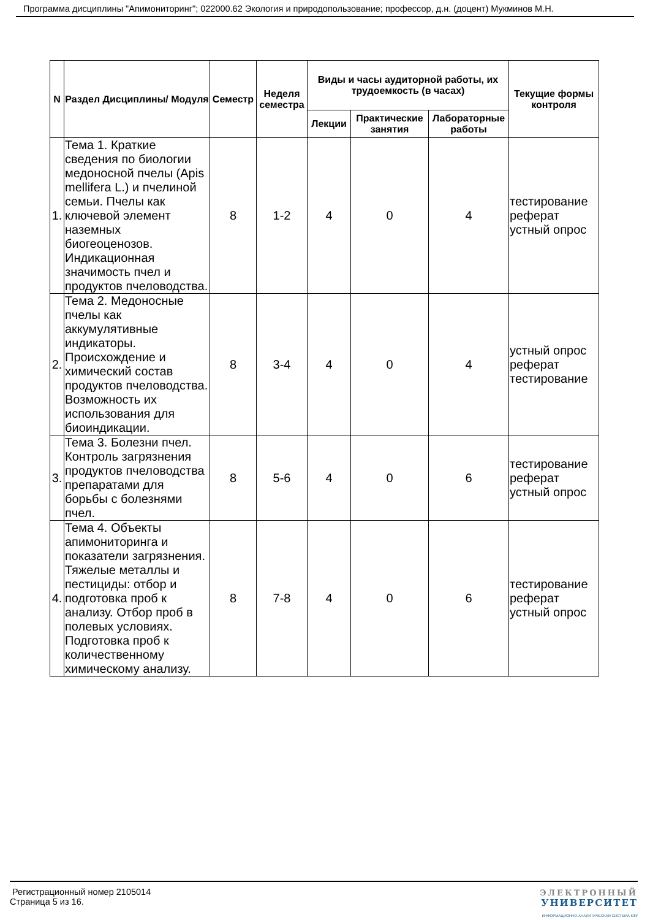Программа дисциплины "Апимониторинг"; 022000.62 Экология и природопользование; профессор, д.н. (доцент) Мукминов М.Н.
| N | Раздел Дисциплины/ Модуля | Семестр | Неделя семестра | Виды и часы аудиторной работы, их трудоемкость (в часах) | | | Текущие формы контроля |
| --- | --- | --- | --- | --- | --- | --- | --- |
| | | | | Лекции | Практические занятия | Лабораторные работы | |
| 1. | Тема 1. Краткие сведения по биологии медоносной пчелы (Apis mellifera L.) и пчелиной семьи. Пчелы как ключевой элемент наземных биогеоценозов. Индикационная значимость пчел и продуктов пчеловодства. | 8 | 1-2 | 4 | 0 | 4 | тестирование реферат устный опрос |
| 2. | Тема 2. Медоносные пчелы как аккумулятивные индикаторы. Происхождение и химический состав продуктов пчеловодства. Возможность их использования для биоиндикации. | 8 | 3-4 | 4 | 0 | 4 | устный опрос реферат тестирование |
| 3. | Тема 3. Болезни пчел. Контроль загрязнения продуктов пчеловодства препаратами для борьбы с болезнями пчел. | 8 | 5-6 | 4 | 0 | 6 | тестирование реферат устный опрос |
| 4. | Тема 4. Объекты апимониторинга и показатели загрязнения. Тяжелые металлы и пестициды: отбор и подготовка проб к анализу. Отбор проб в полевых условиях. Подготовка проб к количественному химическому анализу. | 8 | 7-8 | 4 | 0 | 6 | тестирование реферат устный опрос |
Регистрационный номер 2105014
Страница 5 из 16.
ЭЛЕКТРОННЫЙ
УНИВЕРСИТЕТ
ИНФОРМАЦИОННО-АНАЛИТИЧЕСКАЯ СИСТЕМА КФУ